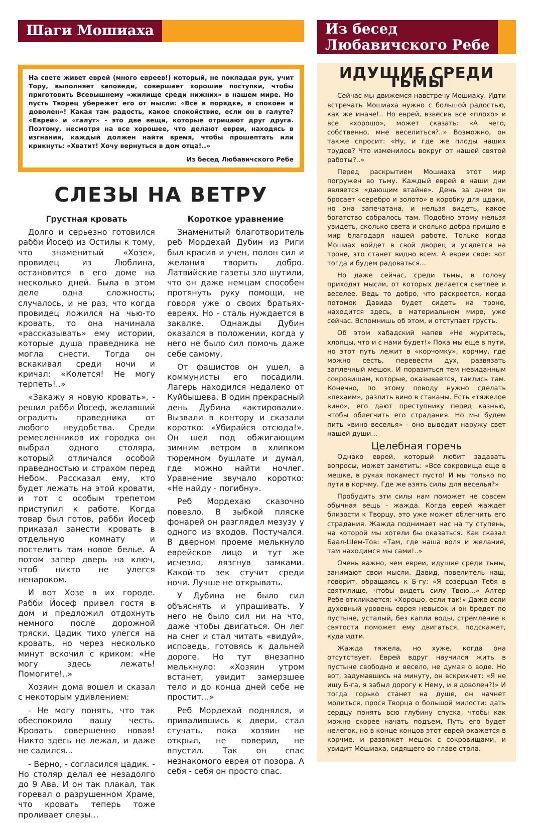Шаги Мошиаха
На свете живет еврей (много евреев!) который, не покладая рук, учит Тору, выполняет заповеди, совершает хорошие поступки, чтобы приготовить Всевышнему «жилище среди нижних» в нашем мире. Но пусть Творец убережет его от мысли: «Все в порядке, я спокоен и доволен»! Какая там радость, какое спокойствие, если он в галуте? «Еврей» и «галут» - это две вещи, которые отрицают друг друга. Поэтому, несмотря на все хорошее, что делают евреи, находясь в изгнании, каждый должен найти время, чтобы прошептать или крикнуть: «Хватит! Хочу вернуться в дом отца!..»
Из бесед Любавичского Ребе
СЛЕЗЫ НА ВЕТРУ
Грустная кровать
Долго и серьезно готовился рабби Йосеф из Остилы к тому, что знаменитый «Хозе», провидец из Люблина, остановится в его доме на несколько дней. Была в этом деле одна сложность; случалось, и не раз, что когда провидец ложился на чью-то кровать, то она начинала «рассказывать» ему истории, которые душа праведника не могла снести. Тогда он вскакивал среди ночи и кричал: «Колется! Не могу терпеть!..»
«Закажу я новую кровать», - решил рабби Йосеф, желавший оградить праведника от любого неудобства. Среди ремесленников их городка он выбрал одного столяра, который отличался особой праведностью и страхом перед Небом. Рассказал ему, кто будет лежать на этой кровати, и тот с особым трепетом приступил к работе. Когда товар был готов, рабби Йосеф приказал занести кровать в отдельную комнату и постелить там новое белье. А потом запер дверь на ключ, чтоб никто не улегся ненароком.
И вот Хозе в их городе. Рабби Йосеф привел гостя в дом и предложил отдохнуть немного после дорожной тряски. Цадик тихо улегся на кровать, но через несколько минут вскочил с криком: «Не могу здесь лежать! Помогите!..»
Хозяин дома вошел и сказал с некоторым удивлением:
- Не могу понять, что так обеспокоило вашу честь. Кровать совершенно новая! Никто здесь не лежал, и даже не садился...
- Верно, - согласился цадик. - Но столяр делал ее незадолго до 9 Ава. И он так плакал, так горевал о разрушенном Храме, что кровать теперь тоже проливает слезы…
Короткое уравнение
Знаменитый благотворитель реб Мордехай Дубин из Риги был красив и учен, полон сил и желания творить добро. Латвийские газеты зло шутили, что он даже немцам способен протянуть руку помощи, не говоря уже о своих братьях-евреях. Но - сталь нуждается в закалке. Однажды Дубин оказался в положении, когда у него не было сил помочь даже себе самому.
От фашистов он ушел, а коммунисты его посадили. Лагерь находился недалеко от Куйбышева. В один прекрасный день Дубина «актировали». Вызвали в контору и сказали коротко: «Убирайся отсюда!». Он шел под обжигающим зимним ветром в хлипком тюремном бушлате и думал, где можно найти ночлег. Уравнение звучало коротко: «Не найду - погибну».
Реб Мордехаю сказочно повезло. В зыбкой пляске фонарей он разглядел мезузу у одного из входов. Постучался. В дверном проеме мелькнуло еврейское лицо и тут же исчезло, лязгнув замками. Какой-то зек стучит среди ночи. Лучше не открывать.
У Дубина не было сил объяснять и упрашивать. У него не было сил ни на что, даже чтобы двигаться. Он лег на снег и стал читать «видуй», исповедь, готовясь к дальней дороге. Но тут внезапно мелькнуло: «Хозяин утром встанет, увидит замерзшее тело и до конца дней себе не простит...»
Реб Мордехай поднялся, и привалившись к двери, стал стучать, пока хозяин не открыл, не поверил, не впустил. Так он спас незнакомого еврея от позора. А себя - себя он просто спас.
Из бесед
Любавичского Ребе
ИДУЩИЕ СРЕДИ ТЬМЫ
Сейчас мы движемся навстречу Мошиаху. Идти встречать Мошиаха нужно с большой радостью, как же иначе!.. Но еврей, взвесив все «плохо» и все «хорошо», может сказать: «А чего, собственно, мне веселиться?..» Возможно, он также спросит: «Ну, и где же плоды наших трудов? Что изменилось вокруг от нашей святой работы?..»
Перед раскрытием Мошиаха этот мир погружен во тьму. Каждый еврей в наши дни является «дающим втайне». День за днем он бросает «серебро и золото» в коробку для цдаки, но она запечатана, и нельзя видеть, какое богатство собралось там. Подобно этому нельзя увидеть, сколько света и сколько добра пришло в мир благодаря нашей работе. Только когда Мошиах войдет в свой дворец и усядется на троне, это станет видно всем. А евреи свое: вот тогда и будем радоваться...
Но даже сейчас, среди тьмы, в голову приходят мысли, от которых делается светлее и веселее. Ведь то добро, что раскроется, когда потомок Давида будет сидеть на троне, находится здесь, в материальном мире, уже сейчас. Вспомнишь об этом, и отступает грусть.
Об этом хабадский напев «Не журитесь, хлопцы, что и с нами будет!» Пока мы еще в пути, но этот путь лежит в «корчомку», корчму, где можно сесть, перевести дух, развязать заплечный мешок. И поразиться тем невиданным сокровищам, которые, оказывается, таились там. Конечно, по этому поводу нужно сделать «лехаим», разлить вино в стаканы. Есть «тяжелое вино», его дают преступнику перед казнью, чтобы облегчить его страдания. Но мы будем пить «вино веселья» - оно выводит наружу свет нашей души...
Целебная горечь
Однако еврей, который любит задавать вопросы, может заметить: «Все сокровища еще в мешке, в руках покамест пусто! И мы только по пути в корчму. Где же взять силы для веселья?»
Пробудить эти силы нам поможет не совсем обычная вещь - жажда. Когда еврей жаждет близости к Творцу, это уже может облегчить его страдания. Жажда поднимает нас на ту ступень, на которой мы хотели бы оказаться. Как сказал Баал-Шем-Тов: «Там, где наша воля и желание, там находимся мы сами!..»
Очень важно, чем евреи, идущие среди тьмы, занимают свои мысли. Давид, повелитель наш, говорит, обращаясь к Б-гу: «Я созерцал Тебя в святилище, чтобы видеть силу Твою...» Алтер Ребе откликается: «Хорошо, если так!» Даже если духовный уровень еврея невысок и он бредет по пустыне, усталый, без капли воды, стремление к святости поможет ему двигаться, подскажет, куда идти.
Жажда тяжела, но хуже, когда она отсутствует. Еврей вдруг научился жить в пустыне свободно и весело, не думая о воде. Но вот, задумавшись на минуту, он вскрикнет: «Я не ищу Б-га, я забыл дорогу к Нему, и я доволен?!» И тогда горько станет на душе, он начнет молиться, прося Творца о большой милости: дать сердцу понять всю глубину спуска, чтобы как можно скорее начать подъем. Путь его будет нелегок, но в конце концов этот еврей окажется в корчме, и развяжет мешок с сокровищами, и увидит Мошиаха, сидящего во главе стола.